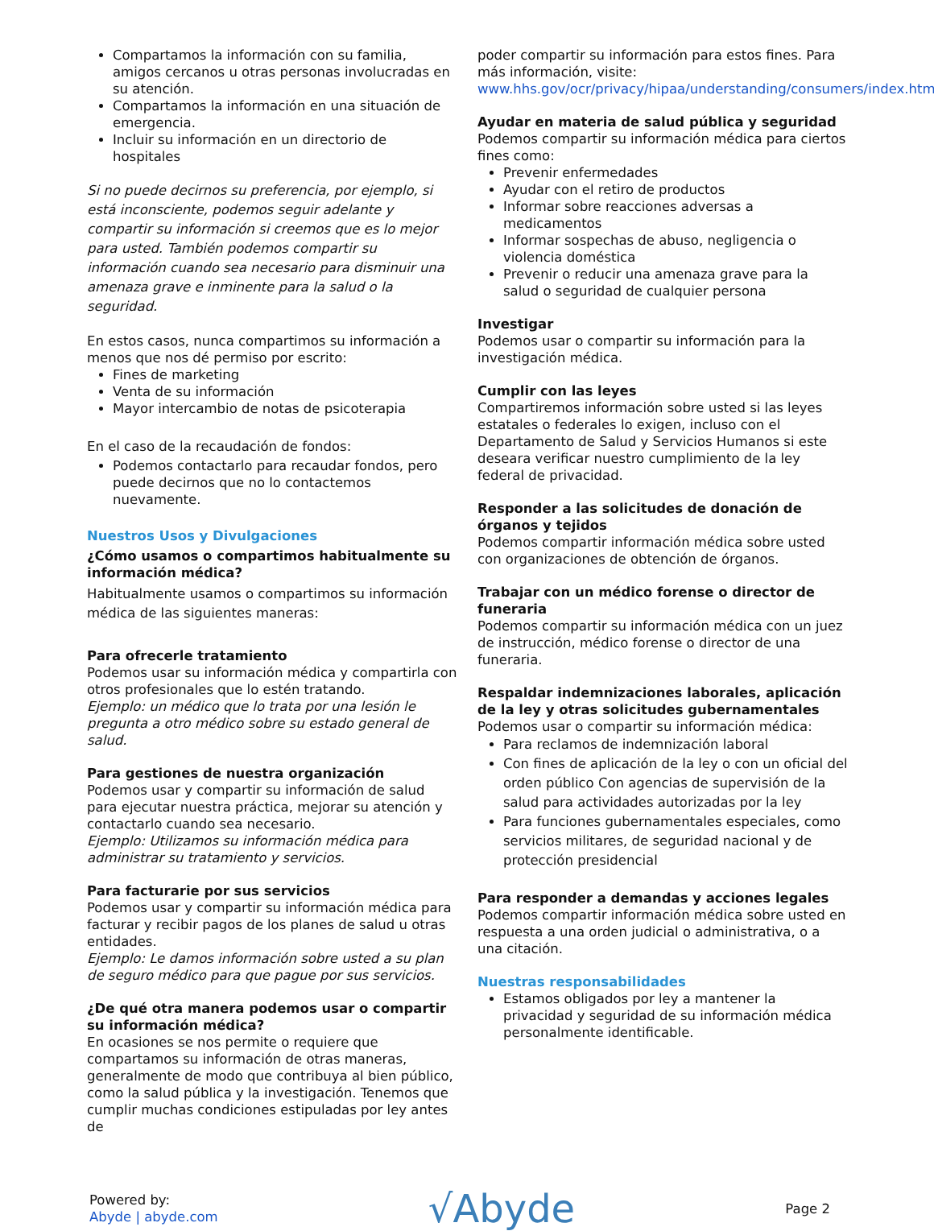Compartamos la información con su familia, amigos cercanos u otras personas involucradas en su atención.
Compartamos la información en una situación de emergencia.
Incluir su información en un directorio de hospitales
Si no puede decirnos su preferencia, por ejemplo, si está inconsciente, podemos seguir adelante y compartir su información si creemos que es lo mejor para usted. También podemos compartir su información cuando sea necesario para disminuir una amenaza grave e inminente para la salud o la seguridad.
En estos casos, nunca compartimos su información a menos que nos dé permiso por escrito:
Fines de marketing
Venta de su información
Mayor intercambio de notas de psicoterapia
En el caso de la recaudación de fondos:
Podemos contactarlo para recaudar fondos, pero puede decirnos que no lo contactemos nuevamente.
Nuestros Usos y Divulgaciones
¿Cómo usamos o compartimos habitualmente su información médica?
Habitualmente usamos o compartimos su información médica de las siguientes maneras:
Para ofrecerle tratamiento
Podemos usar su información médica y compartirla con otros profesionales que lo estén tratando.
Ejemplo: un médico que lo trata por una lesión le pregunta a otro médico sobre su estado general de salud.
Para gestiones de nuestra organización
Podemos usar y compartir su información de salud para ejecutar nuestra práctica, mejorar su atención y contactarlo cuando sea necesario.
Ejemplo: Utilizamos su información médica para administrar su tratamiento y servicios.
Para facturarie por sus servicios
Podemos usar y compartir su información médica para facturar y recibir pagos de los planes de salud u otras entidades.
Ejemplo: Le damos información sobre usted a su plan de seguro médico para que pague por sus servicios.
¿De qué otra manera podemos usar o compartir su información médica?
En ocasiones se nos permite o requiere que compartamos su información de otras maneras, generalmente de modo que contribuya al bien público, como la salud pública y la investigación. Tenemos que cumplir muchas condiciones estipuladas por ley antes de
poder compartir su información para estos fines. Para más información, visite:
www.hhs.gov/ocr/privacy/hipaa/understanding/consumers/index.html
Ayudar en materia de salud pública y seguridad
Podemos compartir su información médica para ciertos fines como:
Prevenir enfermedades
Ayudar con el retiro de productos
Informar sobre reacciones adversas a medicamentos
Informar sospechas de abuso, negligencia o violencia doméstica
Prevenir o reducir una amenaza grave para la salud o seguridad de cualquier persona
Investigar
Podemos usar o compartir su información para la investigación médica.
Cumplir con las leyes
Compartiremos información sobre usted si las leyes estatales o federales lo exigen, incluso con el Departamento de Salud y Servicios Humanos si este deseara verificar nuestro cumplimiento de la ley federal de privacidad.
Responder a las solicitudes de donación de órganos y tejidos
Podemos compartir información médica sobre usted con organizaciones de obtención de órganos.
Trabajar con un médico forense o director de funeraria
Podemos compartir su información médica con un juez de instrucción, médico forense o director de una funeraria.
Respaldar indemnizaciones laborales, aplicación de la ley y otras solicitudes gubernamentales
Podemos usar o compartir su información médica:
Para reclamos de indemnización laboral
Con fines de aplicación de la ley o con un oficial del orden público Con agencias de supervisión de la salud para actividades autorizadas por la ley
Para funciones gubernamentales especiales, como servicios militares, de seguridad nacional y de protección presidencial
Para responder a demandas y acciones legales
Podemos compartir información médica sobre usted en respuesta a una orden judicial o administrativa, o a una citación.
Nuestras responsabilidades
Estamos obligados por ley a mantener la privacidad y seguridad de su información médica personalmente identificable.
Powered by:
Abyde | abyde.com
√Abyde
Page 2